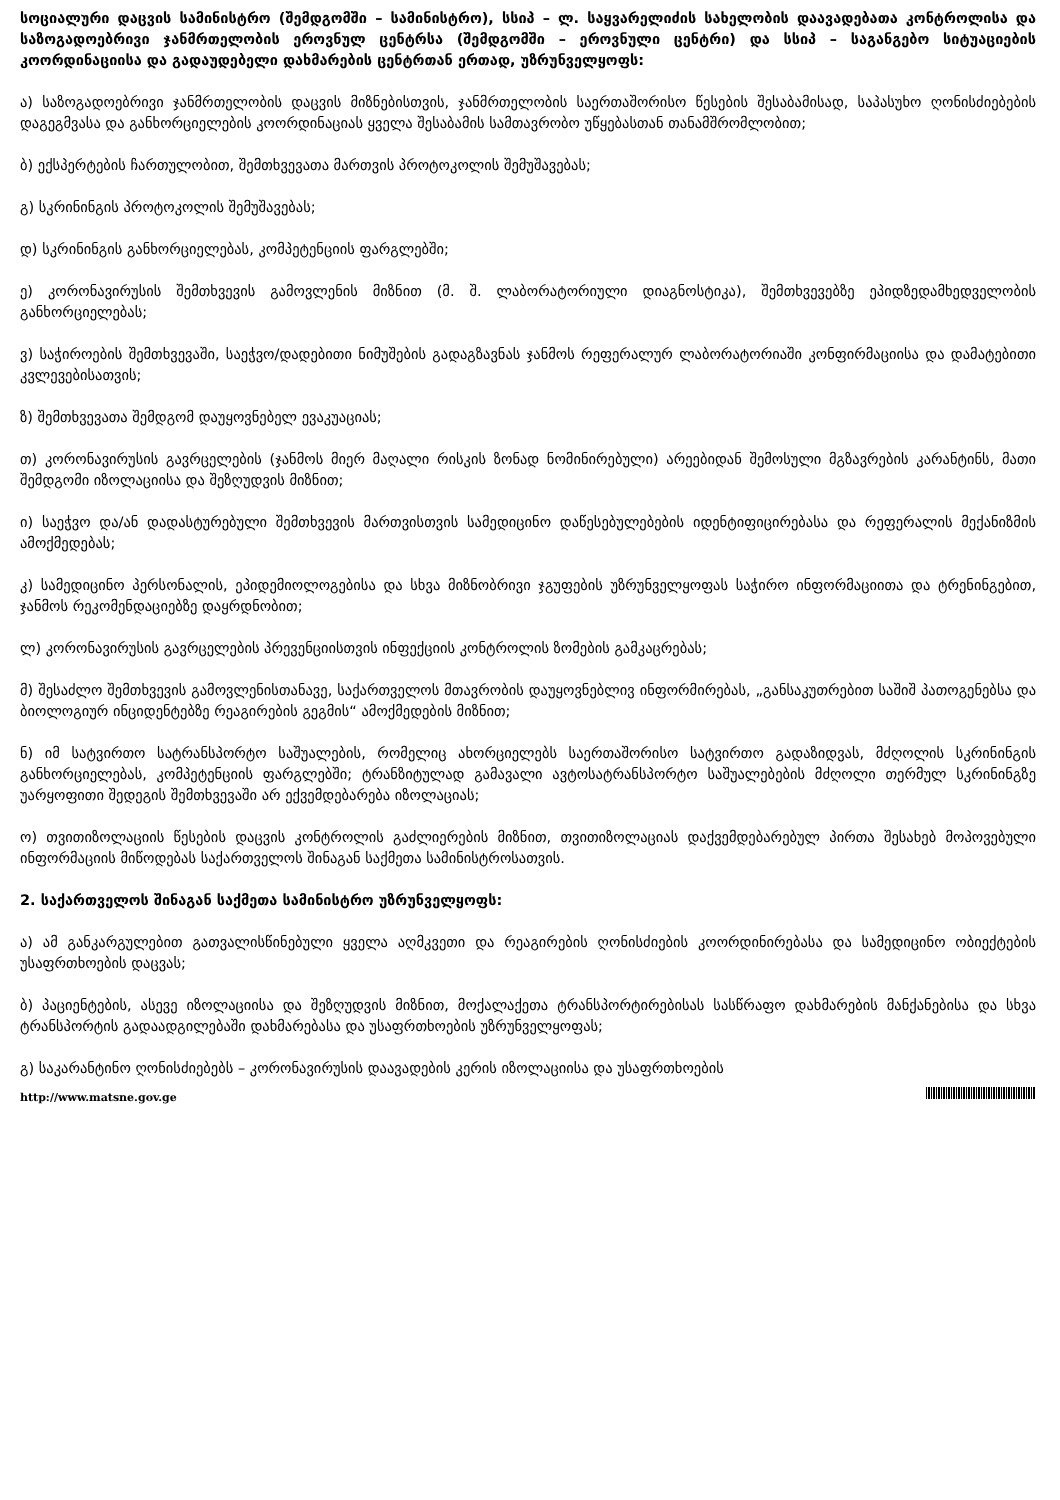სოციალური დაცვის სამინისტრო (შემდგომში – სამინისტრო), სსიპ – ლ. საყვარელიძის სახელობის დაავადებათა კონტროლისა და საზოგადოებრივი ჯანმრთელობის ეროვნულ ცენტრსა (შემდგომში – ეროვნული ცენტრი) და სსიპ – საგანგებო სიტუაციების კოორდინაციისა და გადაუდებელი დახმარების ცენტრთან ერთად, უზრუნველყოფს:
ა) საზოგადოებრივი ჯანმრთელობის დაცვის მიზნებისთვის, ჯანმრთელობის საერთაშორისო წესების შესაბამისად, საპასუხო ღონისძიებების დაგეგმვასა და განხორციელების კოორდინაციას ყველა შესაბამის სამთავრობო უწყებასთან თანამშრომლობით;
ბ) ექსპერტების ჩართულობით, შემთხვევათა მართვის პროტოკოლის შემუშავებას;
გ) სკრინინგის პროტოკოლის შემუშავებას;
დ) სკრინინგის განხორციელებას, კომპეტენციის ფარგლებში;
ე) კორონავირუსის შემთხვევის გამოვლენის მიზნით (მ. შ. ლაბორატორიული დიაგნოსტიკა), შემთხვევებზე ეპიდზედამხედველობის განხორციელებას;
ვ) საჭიროების შემთხვევაში, საეჭვო/დადებითი ნიმუშების გადაგზავნას ჯანმოს რეფერალურ ლაბორატორიაში კონფირმაციისა და დამატებითი კვლევებისათვის;
ზ) შემთხვევათა შემდგომ დაუყოვნებელ ევაკუაციას;
თ) კორონავირუსის გავრცელების (ჯანმოს მიერ მაღალი რისკის ზონად ნომინირებული) არეებიდან შემოსული მგზავრების კარანტინს, მათი შემდგომი იზოლაციისა და შეზღუდვის მიზნით;
ი) საეჭვო და/ან დადასტურებული შემთხვევის მართვისთვის სამედიცინო დაწესებულებების იდენტიფიცირებასა და რეფერალის მექანიზმის ამოქმედებას;
კ) სამედიცინო პერსონალის, ეპიდემიოლოგებისა და სხვა მიზნობრივი ჯგუფების უზრუნველყოფას საჭირო ინფორმაციითა და ტრენინგებით, ჯანმოს რეკომენდაციებზე დაყრდნობით;
ლ) კორონავირუსის გავრცელების პრევენციისთვის ინფექციის კონტროლის ზომების გამკაცრებას;
მ) შესაძლო შემთხვევის გამოვლენისთანავე, საქართველოს მთავრობის დაუყოვნებლივ ინფორმირებას, „განსაკუთრებით საშიშ პათოგენებსა და ბიოლოგიურ ინციდენტებზე რეაგირების გეგმის“ ამოქმედების მიზნით;
ნ) იმ სატვირთო სატრანსპორტო საშუალების, რომელიც ახორციელებს საერთაშორისო სატვირთო გადაზიდვას, მძღოლის სკრინინგის განხორციელებას, კომპეტენციის ფარგლებში; ტრანზიტულად გამავალი ავტოსატრანსპორტო საშუალებების მძღოლი თერმულ სკრინინგზე უარყოფითი შედეგის შემთხვევაში არ ექვემდებარება იზოლაციას;
ო) თვითიზოლაციის წესების დაცვის კონტროლის გაძლიერების მიზნით, თვითიზოლაციას დაქვემდებარებულ პირთა შესახებ მოპოვებული ინფორმაციის მიწოდებას საქართველოს შინაგან საქმეთა სამინისტროსათვის.
2. საქართველოს შინაგან საქმეთა სამინისტრო უზრუნველყოფს:
ა) ამ განკარგულებით გათვალისწინებული ყველა აღმკვეთი და რეაგირების ღონისძიების კოორდინირებასა და სამედიცინო ობიექტების უსაფრთხოების დაცვას;
ბ) პაციენტების, ასევე იზოლაციისა და შეზღუდვის მიზნით, მოქალაქეთა ტრანსპორტირებისას სასწრაფო დახმარების მანქანებისა და სხვა ტრანსპორტის გადაადგილებაში დახმარებასა და უსაფრთხოების უზრუნველყოფას;
გ) საკარანტინო ღონისძიებებს – კორონავირუსის დაავადების კერის იზოლაციისა და უსაფრთხოების
http://www.matsne.gov.ge